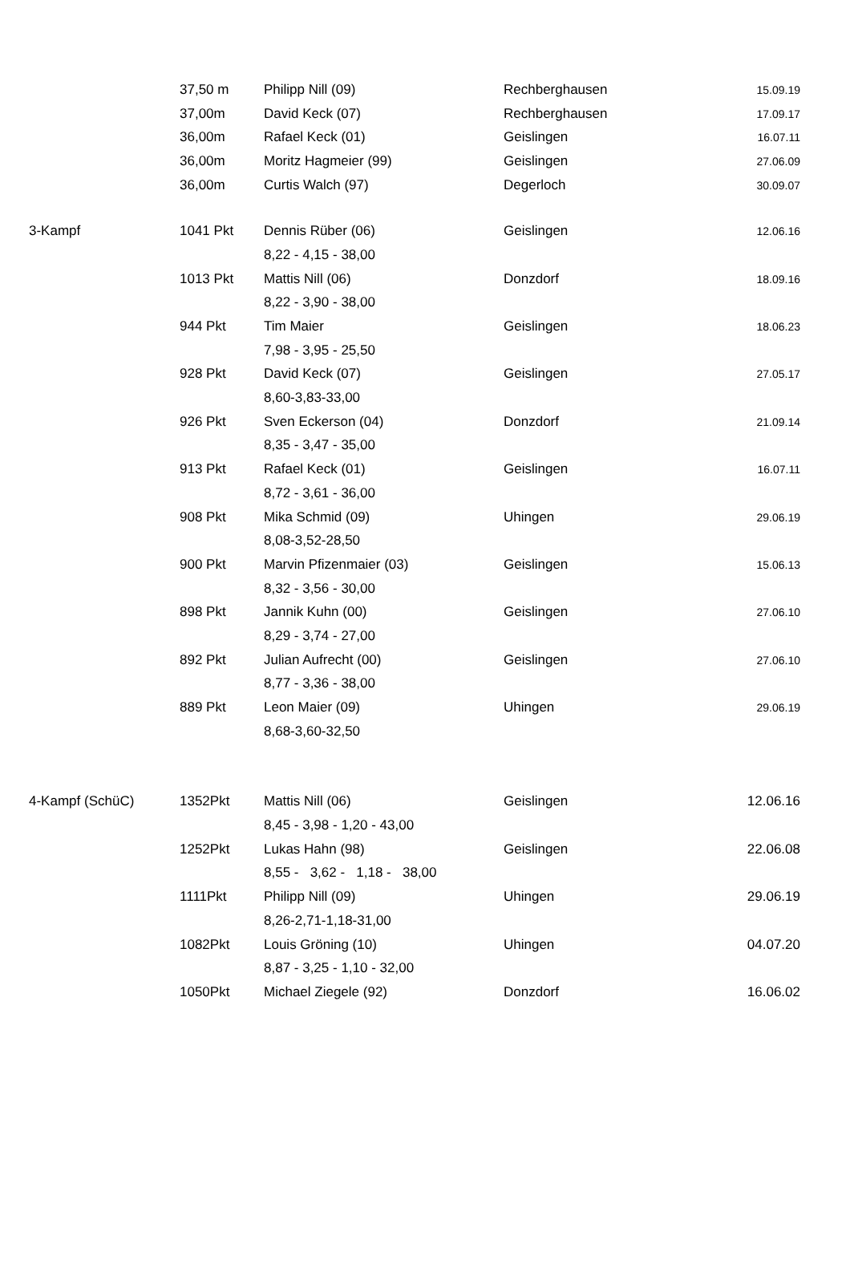| | 37,50 m | Philipp Nill (09) | Rechberghausen | 15.09.19 |
| | 37,00m | David Keck (07) | Rechberghausen | 17.09.17 |
| | 36,00m | Rafael Keck (01) | Geislingen | 16.07.11 |
| | 36,00m | Moritz Hagmeier (99) | Geislingen | 27.06.09 |
| | 36,00m | Curtis Walch (97) | Degerloch | 30.09.07 |
| 3-Kampf | 1041 Pkt | Dennis Rüber (06) | Geislingen | 12.06.16 |
| | | 8,22 - 4,15 - 38,00 | | |
| | 1013 Pkt | Mattis Nill (06) | Donzdorf | 18.09.16 |
| | | 8,22 - 3,90 - 38,00 | | |
| | 944 Pkt | Tim Maier | Geislingen | 18.06.23 |
| | | 7,98 - 3,95 - 25,50 | | |
| | 928 Pkt | David Keck (07) | Geislingen | 27.05.17 |
| | | 8,60-3,83-33,00 | | |
| | 926 Pkt | Sven Eckerson (04) | Donzdorf | 21.09.14 |
| | | 8,35 - 3,47 - 35,00 | | |
| | 913 Pkt | Rafael Keck (01) | Geislingen | 16.07.11 |
| | | 8,72 - 3,61 - 36,00 | | |
| | 908 Pkt | Mika Schmid (09) | Uhingen | 29.06.19 |
| | | 8,08-3,52-28,50 | | |
| | 900 Pkt | Marvin Pfizenmaier (03) | Geislingen | 15.06.13 |
| | | 8,32 - 3,56 - 30,00 | | |
| | 898 Pkt | Jannik Kuhn (00) | Geislingen | 27.06.10 |
| | | 8,29 - 3,74 - 27,00 | | |
| | 892 Pkt | Julian Aufrecht (00) | Geislingen | 27.06.10 |
| | | 8,77 - 3,36 - 38,00 | | |
| | 889 Pkt | Leon Maier (09) | Uhingen | 29.06.19 |
| | | 8,68-3,60-32,50 | | |
| 4-Kampf (SchüC) | 1352Pkt | Mattis Nill (06) | Geislingen | 12.06.16 |
| | | 8,45 - 3,98 - 1,20 - 43,00 | | |
| | 1252Pkt | Lukas Hahn (98) | Geislingen | 22.06.08 |
| | | 8,55 - 3,62 - 1,18 - 38,00 | | |
| | 1111Pkt | Philipp Nill (09) | Uhingen | 29.06.19 |
| | | 8,26-2,71-1,18-31,00 | | |
| | 1082Pkt | Louis Gröning (10) | Uhingen | 04.07.20 |
| | | 8,87 - 3,25 - 1,10 - 32,00 | | |
| | 1050Pkt | Michael Ziegele (92) | Donzdorf | 16.06.02 |